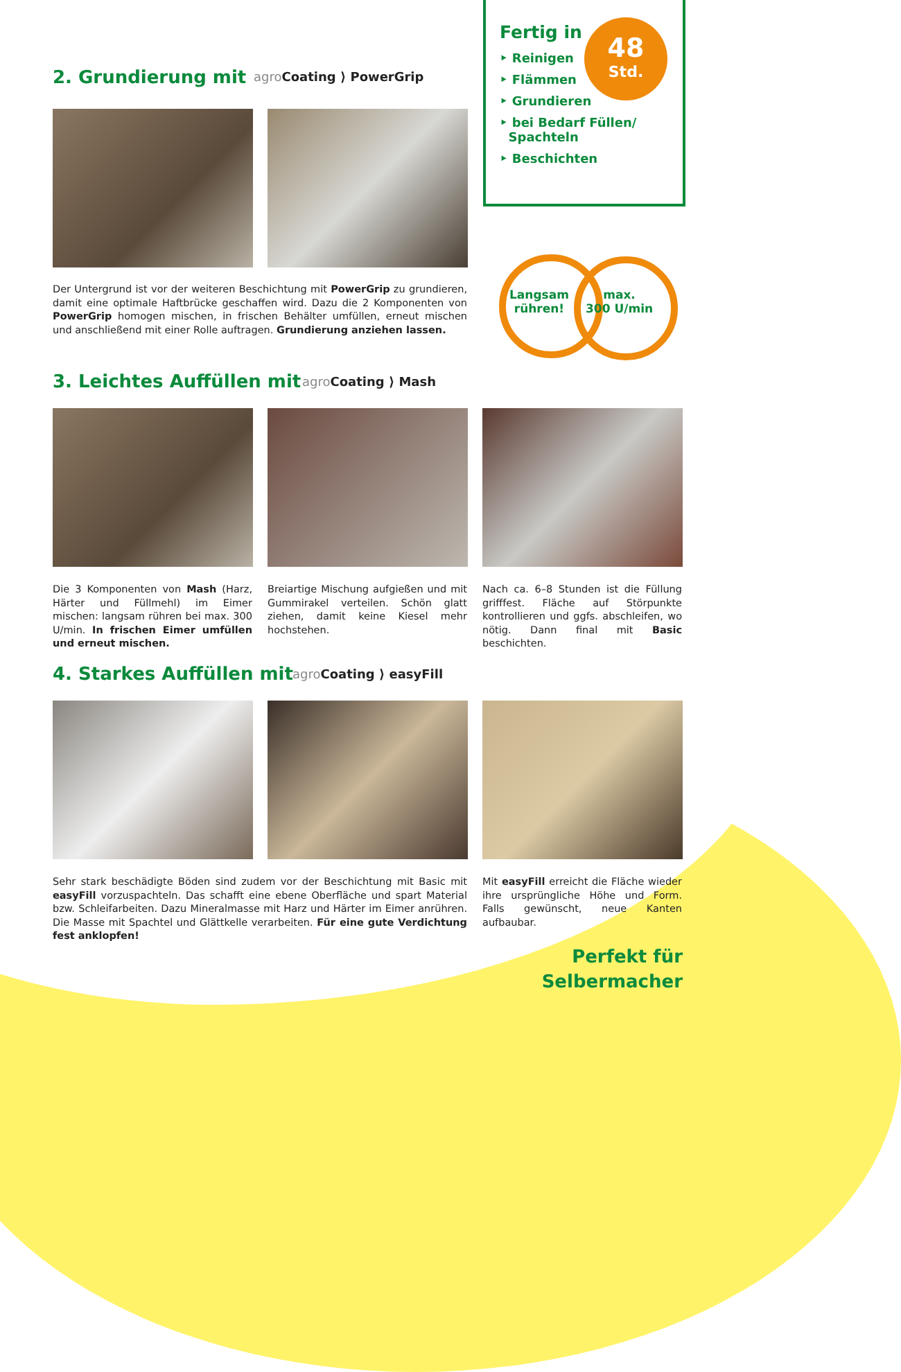Fertig in
‣ Reinigen
‣ Flämmen
‣ Grundieren
‣ bei Bedarf Füllen/
Spachteln
‣ Beschichten
48
Std.
Langsam
rühren!
max.
300 U/min
2. Grundierung mit agro Coating ⟩ PowerGrip
Der Untergrund ist vor der weiteren Beschichtung mit PowerGrip zu grundieren, damit eine optimale Haftbrücke geschaffen wird. Dazu die 2 Komponenten von PowerGrip homogen mischen, in frischen Behälter umfüllen, erneut mischen und anschließend mit einer Rolle auftragen. Grundierung anziehen lassen.
3. Leichtes Auffüllen mit agro Coating ⟩ Mash
Die 3 Komponenten von Mash (Harz, Härter und Füllmehl) im Eimer mischen: langsam rühren bei max. 300 U/min. In frischen Eimer umfüllen und erneut mischen.
Breiartige Mischung aufgießen und mit Gummirakel verteilen. Schön glatt ziehen, damit keine Kiesel mehr hochstehen.
Nach ca. 6–8 Stunden ist die Füllung grifffest. Fläche auf Störpunkte kontrollieren und ggfs. abschleifen, wo nötig. Dann final mit Basic beschichten.
4. Starkes Auffüllen mit agro Coating ⟩ easyFill
Sehr stark beschädigte Böden sind zudem vor der Beschichtung mit Basic mit easyFill vorzuspachteln. Das schafft eine ebene Oberfläche und spart Material bzw. Schleifarbeiten. Dazu Mineralmasse mit Harz und Härter im Eimer anrühren. Die Masse mit Spachtel und Glättkelle verarbeiten. Für eine gute Verdichtung fest anklopfen!
Mit easyFill erreicht die Fläche wieder ihre ursprüngliche Höhe und Form. Falls gewünscht, neue Kanten aufbaubar.
Perfekt für
Selbermacher